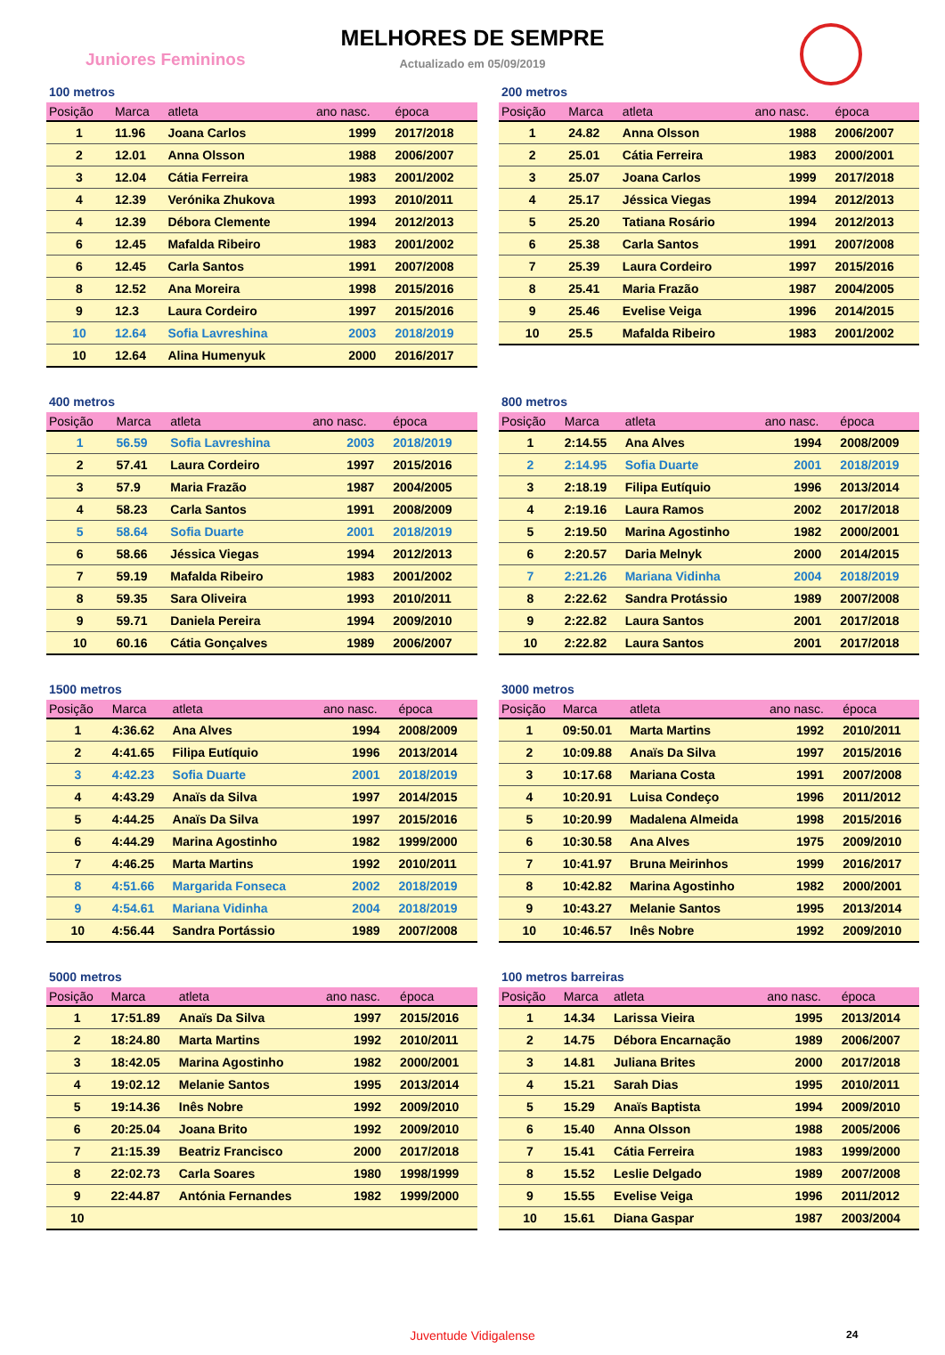Juniores Femininos
MELHORES DE SEMPRE
Actualizado em 05/09/2019
100 metros
| Posição | Marca | atleta | ano nasc. | época |
| --- | --- | --- | --- | --- |
| 1 | 11.96 | Joana Carlos | 1999 | 2017/2018 |
| 2 | 12.01 | Anna Olsson | 1988 | 2006/2007 |
| 3 | 12.04 | Cátia Ferreira | 1983 | 2001/2002 |
| 4 | 12.39 | Verónika Zhukova | 1993 | 2010/2011 |
| 4 | 12.39 | Débora Clemente | 1994 | 2012/2013 |
| 6 | 12.45 | Mafalda Ribeiro | 1983 | 2001/2002 |
| 6 | 12.45 | Carla Santos | 1991 | 2007/2008 |
| 8 | 12.52 | Ana Moreira | 1998 | 2015/2016 |
| 9 | 12.3 | Laura Cordeiro | 1997 | 2015/2016 |
| 10 | 12.64 | Sofia Lavreshina | 2003 | 2018/2019 |
| 10 | 12.64 | Alina Humenyuk | 2000 | 2016/2017 |
200 metros
| Posição | Marca | atleta | ano nasc. | época |
| --- | --- | --- | --- | --- |
| 1 | 24.82 | Anna Olsson | 1988 | 2006/2007 |
| 2 | 25.01 | Cátia Ferreira | 1983 | 2000/2001 |
| 3 | 25.07 | Joana Carlos | 1999 | 2017/2018 |
| 4 | 25.17 | Jéssica Viegas | 1994 | 2012/2013 |
| 5 | 25.20 | Tatiana Rosário | 1994 | 2012/2013 |
| 6 | 25.38 | Carla Santos | 1991 | 2007/2008 |
| 7 | 25.39 | Laura Cordeiro | 1997 | 2015/2016 |
| 8 | 25.41 | Maria Frazão | 1987 | 2004/2005 |
| 9 | 25.46 | Evelise Veiga | 1996 | 2014/2015 |
| 10 | 25.5 | Mafalda Ribeiro | 1983 | 2001/2002 |
400 metros
| Posição | Marca | atleta | ano nasc. | época |
| --- | --- | --- | --- | --- |
| 1 | 56.59 | Sofia Lavreshina | 2003 | 2018/2019 |
| 2 | 57.41 | Laura Cordeiro | 1997 | 2015/2016 |
| 3 | 57.9 | Maria Frazão | 1987 | 2004/2005 |
| 4 | 58.23 | Carla Santos | 1991 | 2008/2009 |
| 5 | 58.64 | Sofia Duarte | 2001 | 2018/2019 |
| 6 | 58.66 | Jéssica Viegas | 1994 | 2012/2013 |
| 7 | 59.19 | Mafalda Ribeiro | 1983 | 2001/2002 |
| 8 | 59.35 | Sara Oliveira | 1993 | 2010/2011 |
| 9 | 59.71 | Daniela Pereira | 1994 | 2009/2010 |
| 10 | 60.16 | Cátia Gonçalves | 1989 | 2006/2007 |
800 metros
| Posição | Marca | atleta | ano nasc. | época |
| --- | --- | --- | --- | --- |
| 1 | 2:14.55 | Ana Alves | 1994 | 2008/2009 |
| 2 | 2:14.95 | Sofia Duarte | 2001 | 2018/2019 |
| 3 | 2:18.19 | Filipa Eutíquio | 1996 | 2013/2014 |
| 4 | 2:19.16 | Laura Ramos | 2002 | 2017/2018 |
| 5 | 2:19.50 | Marina Agostinho | 1982 | 2000/2001 |
| 6 | 2:20.57 | Daria Melnyk | 2000 | 2014/2015 |
| 7 | 2:21.26 | Mariana Vidinha | 2004 | 2018/2019 |
| 8 | 2:22.62 | Sandra Protássio | 1989 | 2007/2008 |
| 9 | 2:22.82 | Laura Santos | 2001 | 2017/2018 |
| 10 | 2:22.82 | Laura Santos | 2001 | 2017/2018 |
1500 metros
| Posição | Marca | atleta | ano nasc. | época |
| --- | --- | --- | --- | --- |
| 1 | 4:36.62 | Ana Alves | 1994 | 2008/2009 |
| 2 | 4:41.65 | Filipa Eutíquio | 1996 | 2013/2014 |
| 3 | 4:42.23 | Sofia Duarte | 2001 | 2018/2019 |
| 4 | 4:43.29 | Anaïs da Silva | 1997 | 2014/2015 |
| 5 | 4:44.25 | Anaïs Da Silva | 1997 | 2015/2016 |
| 6 | 4:44.29 | Marina Agostinho | 1982 | 1999/2000 |
| 7 | 4:46.25 | Marta Martins | 1992 | 2010/2011 |
| 8 | 4:51.66 | Margarida Fonseca | 2002 | 2018/2019 |
| 9 | 4:54.61 | Mariana Vidinha | 2004 | 2018/2019 |
| 10 | 4:56.44 | Sandra Portássio | 1989 | 2007/2008 |
3000 metros
| Posição | Marca | atleta | ano nasc. | época |
| --- | --- | --- | --- | --- |
| 1 | 09:50.01 | Marta Martins | 1992 | 2010/2011 |
| 2 | 10:09.88 | Anaïs Da Silva | 1997 | 2015/2016 |
| 3 | 10:17.68 | Mariana Costa | 1991 | 2007/2008 |
| 4 | 10:20.91 | Luisa Condeço | 1996 | 2011/2012 |
| 5 | 10:20.99 | Madalena Almeida | 1998 | 2015/2016 |
| 6 | 10:30.58 | Ana Alves | 1975 | 2009/2010 |
| 7 | 10:41.97 | Bruna Meirinhos | 1999 | 2016/2017 |
| 8 | 10:42.82 | Marina Agostinho | 1982 | 2000/2001 |
| 9 | 10:43.27 | Melanie Santos | 1995 | 2013/2014 |
| 10 | 10:46.57 | Inês Nobre | 1992 | 2009/2010 |
5000 metros
| Posição | Marca | atleta | ano nasc. | época |
| --- | --- | --- | --- | --- |
| 1 | 17:51.89 | Anaïs Da Silva | 1997 | 2015/2016 |
| 2 | 18:24.80 | Marta Martins | 1992 | 2010/2011 |
| 3 | 18:42.05 | Marina Agostinho | 1982 | 2000/2001 |
| 4 | 19:02.12 | Melanie Santos | 1995 | 2013/2014 |
| 5 | 19:14.36 | Inês Nobre | 1992 | 2009/2010 |
| 6 | 20:25.04 | Joana Brito | 1992 | 2009/2010 |
| 7 | 21:15.39 | Beatriz Francisco | 2000 | 2017/2018 |
| 8 | 22:02.73 | Carla Soares | 1980 | 1998/1999 |
| 9 | 22:44.87 | Antónia Fernandes | 1982 | 1999/2000 |
| 10 | | | | |
100 metros barreiras
| Posição | Marca | atleta | ano nasc. | época |
| --- | --- | --- | --- | --- |
| 1 | 14.34 | Larissa Vieira | 1995 | 2013/2014 |
| 2 | 14.75 | Débora Encarnação | 1989 | 2006/2007 |
| 3 | 14.81 | Juliana Brites | 2000 | 2017/2018 |
| 4 | 15.21 | Sarah Dias | 1995 | 2010/2011 |
| 5 | 15.29 | Anaïs Baptista | 1994 | 2009/2010 |
| 6 | 15.40 | Anna Olsson | 1988 | 2005/2006 |
| 7 | 15.41 | Cátia Ferreira | 1983 | 1999/2000 |
| 8 | 15.52 | Leslie Delgado | 1989 | 2007/2008 |
| 9 | 15.55 | Evelise Veiga | 1996 | 2011/2012 |
| 10 | 15.61 | Diana Gaspar | 1987 | 2003/2004 |
Juventude Vidigalense 24